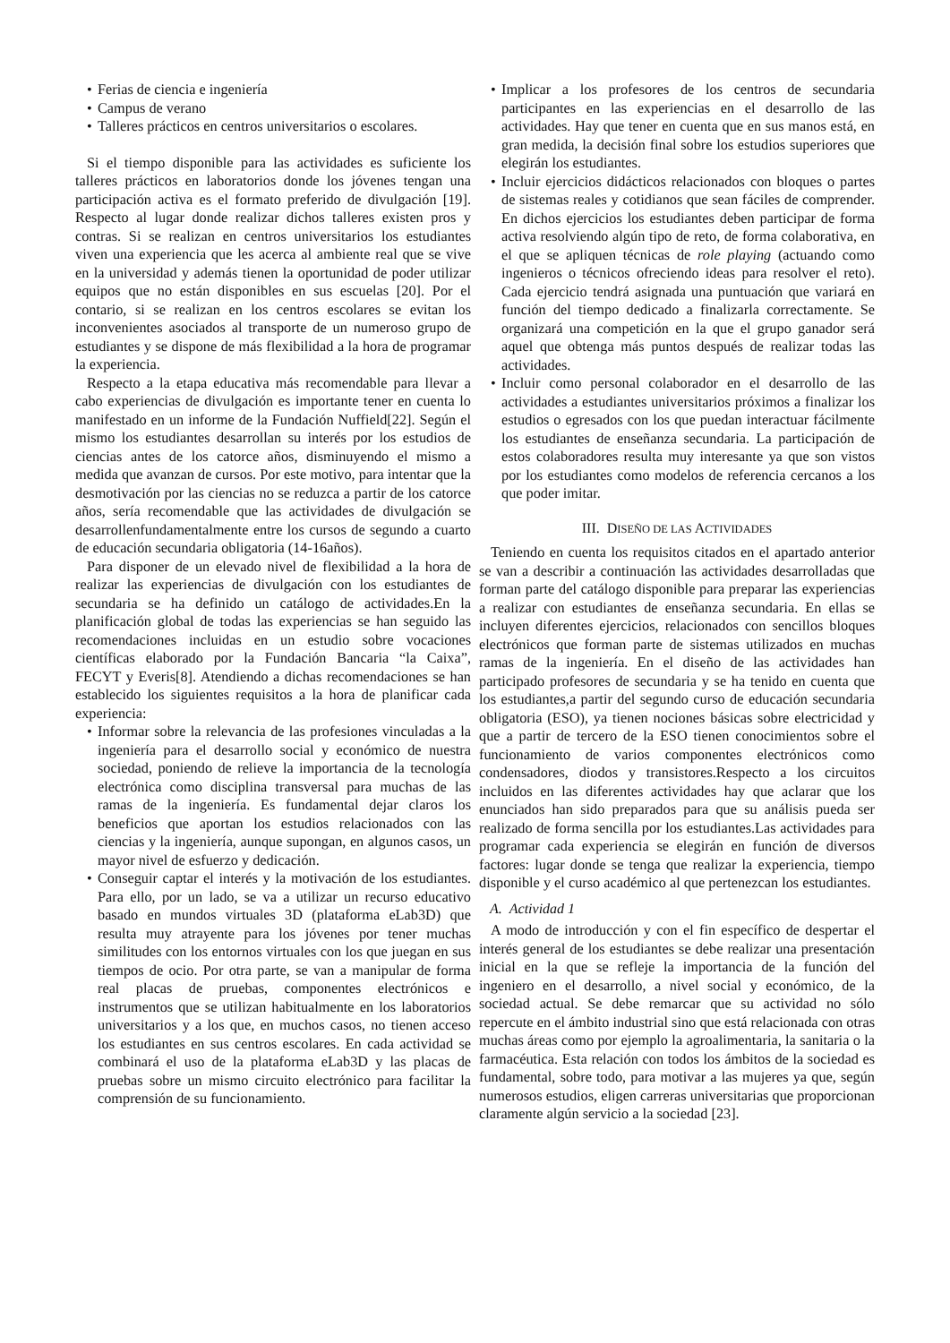• Ferias de ciencia e ingeniería
• Campus de verano
• Talleres prácticos en centros universitarios o escolares.
Si el tiempo disponible para las actividades es suficiente los talleres prácticos en laboratorios donde los jóvenes tengan una participación activa es el formato preferido de divulgación [19]. Respecto al lugar donde realizar dichos talleres existen pros y contras. Si se realizan en centros universitarios los estudiantes viven una experiencia que les acerca al ambiente real que se vive en la universidad y además tienen la oportunidad de poder utilizar equipos que no están disponibles en sus escuelas [20]. Por el contario, si se realizan en los centros escolares se evitan los inconvenientes asociados al transporte de un numeroso grupo de estudiantes y se dispone de más flexibilidad a la hora de programar la experiencia.
Respecto a la etapa educativa más recomendable para llevar a cabo experiencias de divulgación es importante tener en cuenta lo manifestado en un informe de la Fundación Nuffield[22]. Según el mismo los estudiantes desarrollan su interés por los estudios de ciencias antes de los catorce años, disminuyendo el mismo a medida que avanzan de cursos. Por este motivo, para intentar que la desmotivación por las ciencias no se reduzca a partir de los catorce años, sería recomendable que las actividades de divulgación se desarrollenfundamentalmente entre los cursos de segundo a cuarto de educación secundaria obligatoria (14-16años).
Para disponer de un elevado nivel de flexibilidad a la hora de realizar las experiencias de divulgación con los estudiantes de secundaria se ha definido un catálogo de actividades.En la planificación global de todas las experiencias se han seguido las recomendaciones incluidas en un estudio sobre vocaciones científicas elaborado por la Fundación Bancaria “la Caixa”, FECYT y Everis[8]. Atendiendo a dichas recomendaciones se han establecido los siguientes requisitos a la hora de planificar cada experiencia:
• Informar sobre la relevancia de las profesiones vinculadas a la ingeniería para el desarrollo social y económico de nuestra sociedad, poniendo de relieve la importancia de la tecnología electrónica como disciplina transversal para muchas de las ramas de la ingeniería. Es fundamental dejar claros los beneficios que aportan los estudios relacionados con las ciencias y la ingeniería, aunque supongan, en algunos casos, un mayor nivel de esfuerzo y dedicación.
• Conseguir captar el interés y la motivación de los estudiantes. Para ello, por un lado, se va a utilizar un recurso educativo basado en mundos virtuales 3D (plataforma eLab3D) que resulta muy atrayente para los jóvenes por tener muchas similitudes con los entornos virtuales con los que juegan en sus tiempos de ocio. Por otra parte, se van a manipular de forma real placas de pruebas, componentes electrónicos e instrumentos que se utilizan habitualmente en los laboratorios universitarios y a los que, en muchos casos, no tienen acceso los estudiantes en sus centros escolares. En cada actividad se combinará el uso de la plataforma eLab3D y las placas de pruebas sobre un mismo circuito electrónico para facilitar la comprensión de su funcionamiento.
• Implicar a los profesores de los centros de secundaria participantes en las experiencias en el desarrollo de las actividades. Hay que tener en cuenta que en sus manos está, en gran medida, la decisión final sobre los estudios superiores que elegirán los estudiantes.
• Incluir ejercicios didácticos relacionados con bloques o partes de sistemas reales y cotidianos que sean fáciles de comprender. En dichos ejercicios los estudiantes deben participar de forma activa resolviendo algún tipo de reto, de forma colaborativa, en el que se apliquen técnicas de role playing (actuando como ingenieros o técnicos ofreciendo ideas para resolver el reto). Cada ejercicio tendrá asignada una puntuación que variará en función del tiempo dedicado a finalizarla correctamente. Se organizará una competición en la que el grupo ganador será aquel que obtenga más puntos después de realizar todas las actividades.
• Incluir como personal colaborador en el desarrollo de las actividades a estudiantes universitarios próximos a finalizar los estudios o egresados con los que puedan interactuar fácilmente los estudiantes de enseñanza secundaria. La participación de estos colaboradores resulta muy interesante ya que son vistos por los estudiantes como modelos de referencia cercanos a los que poder imitar.
III. DISEÑO DE LAS ACTIVIDADES
Teniendo en cuenta los requisitos citados en el apartado anterior se van a describir a continuación las actividades desarrolladas que forman parte del catálogo disponible para preparar las experiencias a realizar con estudiantes de enseñanza secundaria. En ellas se incluyen diferentes ejercicios, relacionados con sencillos bloques electrónicos que forman parte de sistemas utilizados en muchas ramas de la ingeniería. En el diseño de las actividades han participado profesores de secundaria y se ha tenido en cuenta que los estudiantes,a partir del segundo curso de educación secundaria obligatoria (ESO), ya tienen nociones básicas sobre electricidad y que a partir de tercero de la ESO tienen conocimientos sobre el funcionamiento de varios componentes electrónicos como condensadores, diodos y transistores.Respecto a los circuitos incluidos en las diferentes actividades hay que aclarar que los enunciados han sido preparados para que su análisis pueda ser realizado de forma sencilla por los estudiantes.Las actividades para programar cada experiencia se elegirán en función de diversos factores: lugar donde se tenga que realizar la experiencia, tiempo disponible y el curso académico al que pertenezcan los estudiantes.
A. Actividad 1
A modo de introducción y con el fin específico de despertar el interés general de los estudiantes se debe realizar una presentación inicial en la que se refleje la importancia de la función del ingeniero en el desarrollo, a nivel social y económico, de la sociedad actual. Se debe remarcar que su actividad no sólo repercute en el ámbito industrial sino que está relacionada con otras muchas áreas como por ejemplo la agroalimentaria, la sanitaria o la farmacéutica. Esta relación con todos los ámbitos de la sociedad es fundamental, sobre todo, para motivar a las mujeres ya que, según numerosos estudios, eligen carreras universitarias que proporcionan claramente algún servicio a la sociedad [23].